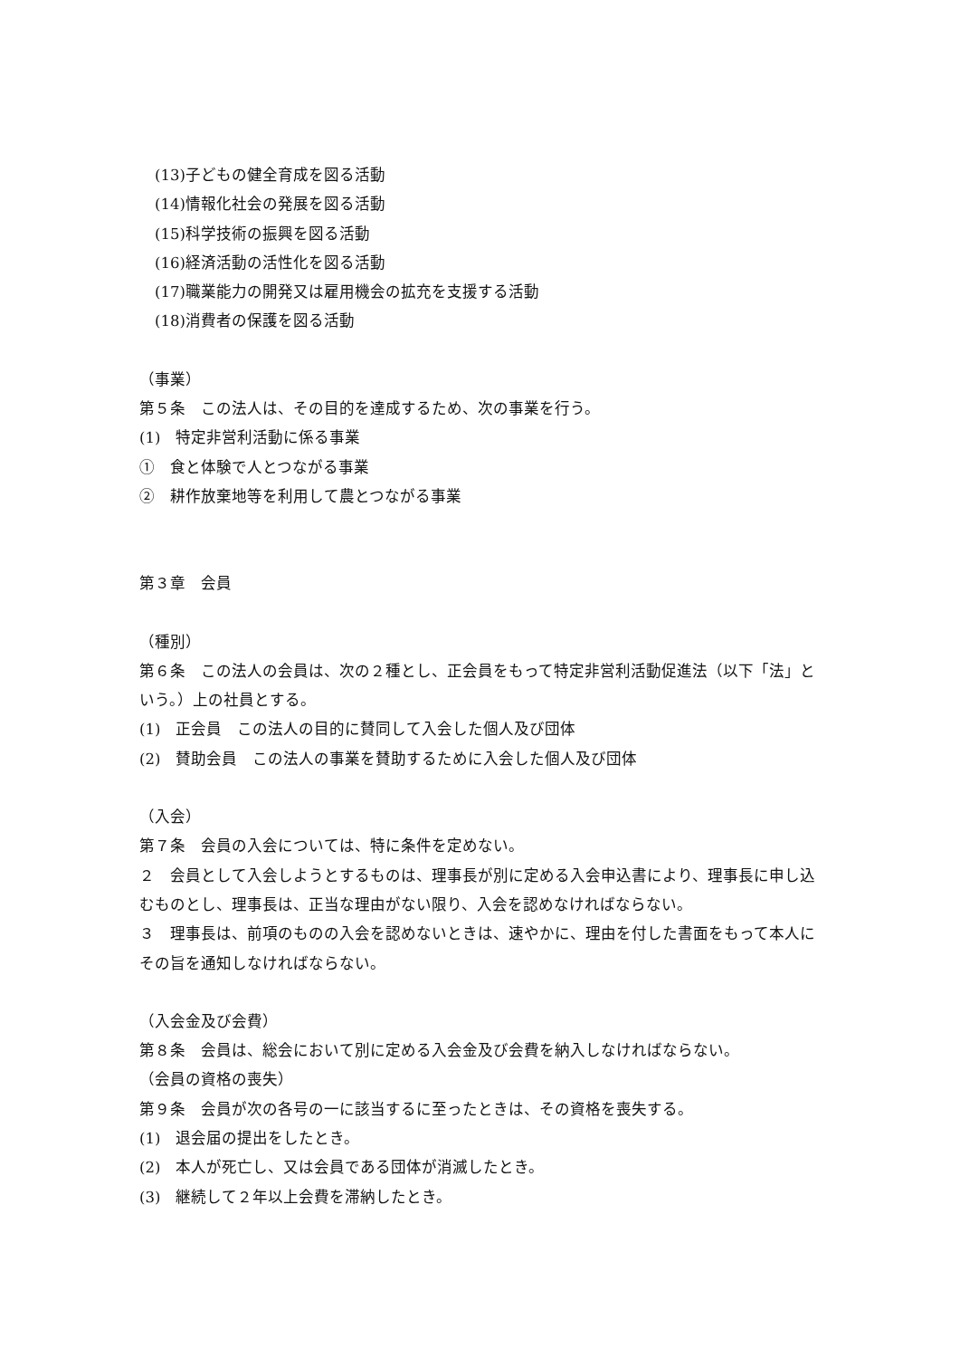(13)子どもの健全育成を図る活動
(14)情報化社会の発展を図る活動
(15)科学技術の振興を図る活動
(16)経済活動の活性化を図る活動
(17)職業能力の開発又は雇用機会の拡充を支援する活動
(18)消費者の保護を図る活動
（事業）
第５条　この法人は、その目的を達成するため、次の事業を行う。
(1)　特定非営利活動に係る事業
①　食と体験で人とつながる事業
②　耕作放棄地等を利用して農とつながる事業
第３章　会員
（種別）
第６条　この法人の会員は、次の２種とし、正会員をもって特定非営利活動促進法（以下「法」という。）上の社員とする。
(1)　正会員　この法人の目的に賛同して入会した個人及び団体
(2)　賛助会員　この法人の事業を賛助するために入会した個人及び団体
（入会）
第７条　会員の入会については、特に条件を定めない。
２　会員として入会しようとするものは、理事長が別に定める入会申込書により、理事長に申し込むものとし、理事長は、正当な理由がない限り、入会を認めなければならない。
３　理事長は、前項のものの入会を認めないときは、速やかに、理由を付した書面をもって本人にその旨を通知しなければならない。
（入会金及び会費）
第８条　会員は、総会において別に定める入会金及び会費を納入しなければならない。
（会員の資格の喪失）
第９条　会員が次の各号の一に該当するに至ったときは、その資格を喪失する。
(1)　退会届の提出をしたとき。
(2)　本人が死亡し、又は会員である団体が消滅したとき。
(3)　継続して２年以上会費を滞納したとき。